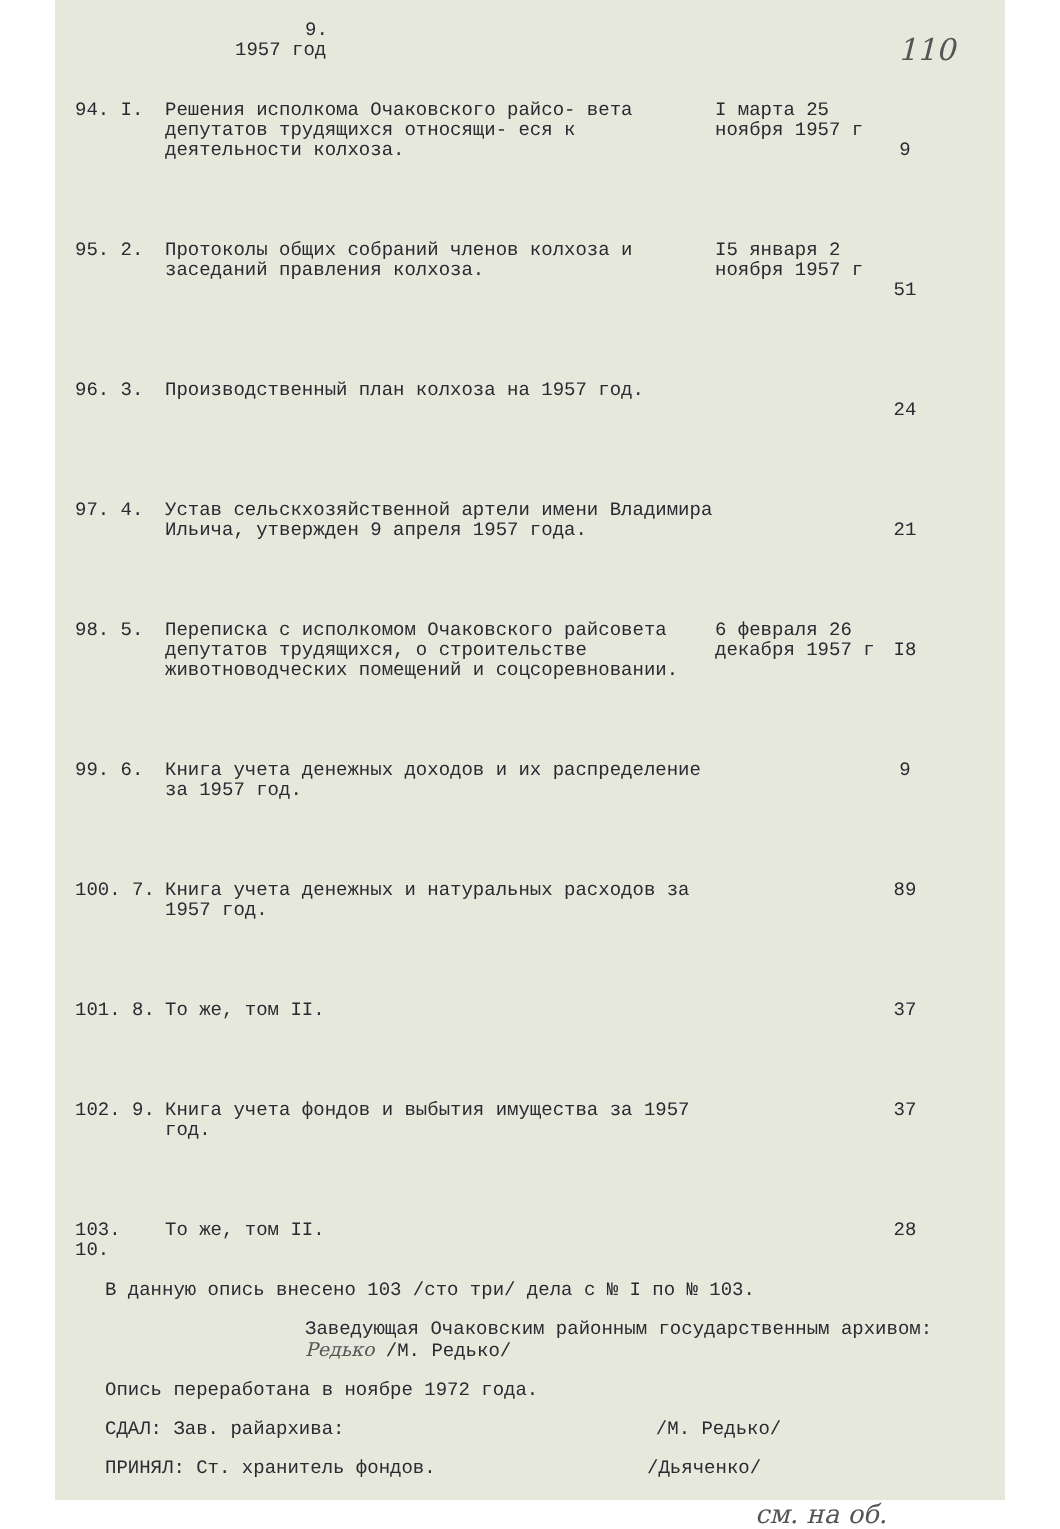9.
1957 год 110
| 94. I. | Решения исполкома Очаковского райсо- вета депутатов трудящихся относящи- еся к деятельности колхоза. | I марта 25 ноября 1957 г | 9 |
| 95. 2. | Протоколы общих собраний членов колхоза и заседаний правления колхоза. | I5 января 2 ноября 1957 г | 51 |
| 96. 3. | Производственный план колхоза на 1957 год. | | 24 |
| 97. 4. | Устав сельскхозяйственной артели имени Владимира Ильича, утвержден 9 апреля 1957 года. | | 21 |
| 98. 5. | Переписка с исполкомом Очаковского райсовета депутатов трудящихся, о строительстве животноводческих помещений и соцсоревновании. | 6 февраля 26 декабря 1957 г | I8 |
| 99. 6. | Книга учета денежных доходов и их распределение за 1957 год. | | 9 |
| 100. 7. | Книга учета денежных и натуральных расходов за 1957 год. | | 89 |
| 101. 8. | То же, том II. | | 37 |
| 102. 9. | Книга учета фондов и выбытия имущества за 1957 год. | | 37 |
| 103. 10. | То же, том II. | | 28 |
В данную опись внесено 103 /сто три/ дела с № I по № 103.
Заведующая Очаковским районным государственным архивом: Редько /М. Редько/
Опись переработана в ноябре 1972 года.
СДАЛ: Зав. райархива: /М. Редько/
ПРИНЯЛ: Ст. хранитель фондов. /Дьяченко/
см. на об.